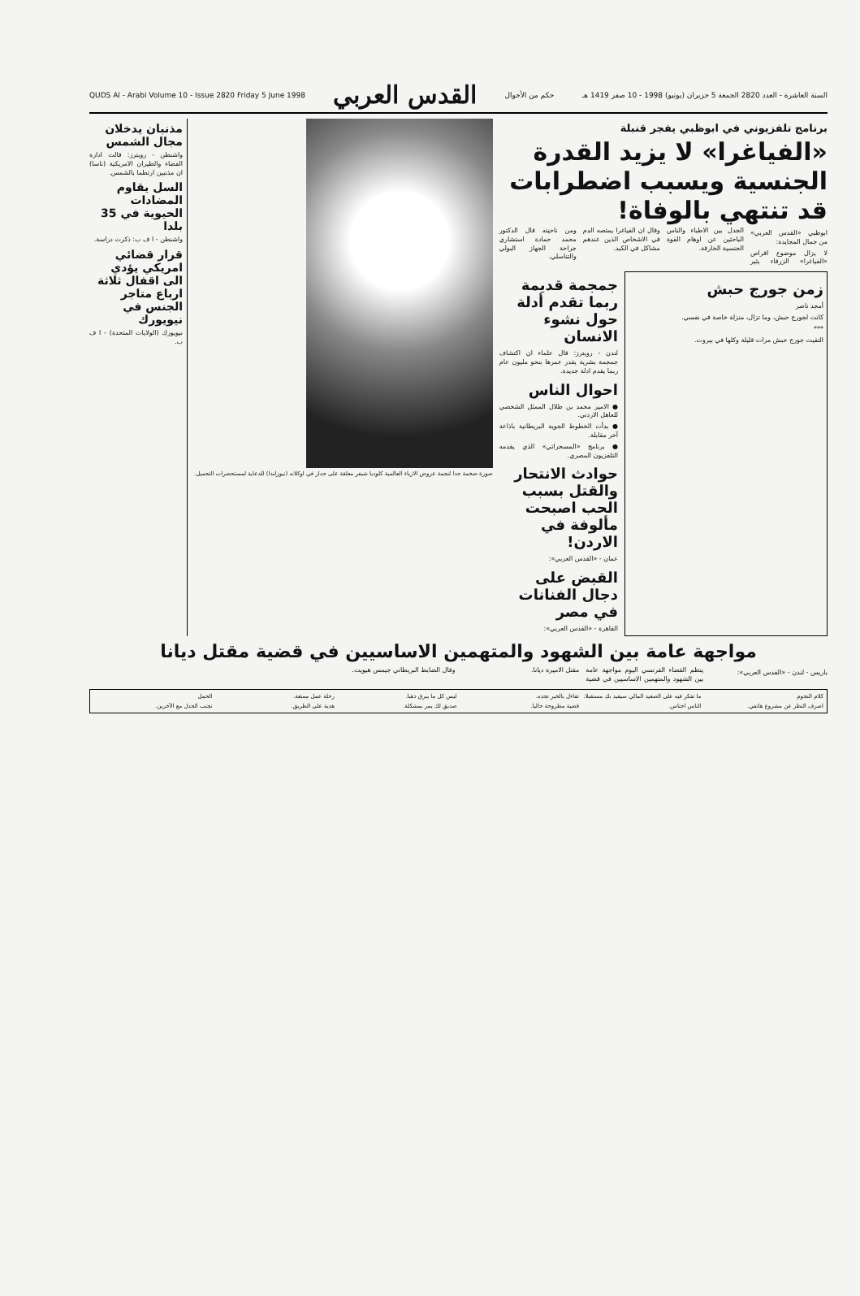السنة العاشرة - العدد 2820 الجمعة 5 حزيران (يونيو) 1998 - 10 صفر 1419 هـ حكم من الأحوال
القدس العربي
QUDS Al - Arabi Volume 10 - Issue 2820 Friday 5 June 1998
برنامج تلفزيوني في ابوظبي يفجر قنبلة
«الفياغرا» لا يزيد القدرة الجنسية ويسبب اضطرابات قد تنتهي بالوفاة!
ابوظبي «القدس العربي» من جمال المجايدة:
لا يزال موضوع اقراص «الفياغرا» الزرقاء يثير الجدل بين الاطباء والناس الباحثين عن اوهام القوة الجنسية الخارقة.
وقال ان الفياغرا يمتصه الدم في الاشخاص الذين عندهم مشاكل في الكبد.
ومن ناحيته قال الدكتور محمد حمادة استشاري جراحة الجهاز البولي والتناسلي.
زمن جورج حبش
أمجد ناصر
كانت لجورج حبش، وما تزال، منزلة خاصة في نفسي.
***
التقيت جورج حبش مرات قليلة وكلها في بيروت.
جمجمة قديمة ربما تقدم أدلة حول نشوء الانسان
لندن - رويترز: قال علماء ان اكتشاف جمجمة بشرية يقدر عمرها بنحو مليون عام ربما يقدم ادلة جديدة.
احوال الناس
● الامير محمد بن طلال الممثل الشخصي للعاهل الاردني.
● بدأت الخطوط الجوية البريطانية باذاعة آخر مقابلة.
● برنامج «المسحراتي» الذي يقدمه التلفزيون المصري.
حوادث الانتحار والقتل بسبب الحب اصبحت مألوفة في الاردن!
عمان - «القدس العربي»:
القبض على دجال الفنانات في مصر
القاهرة - «القدس العربي»:
صورة ضخمة جدا لنجمة عروض الازياء العالمية كلوديا شيفر معلقة على جدار في اوكلاند (نيوزلندا) للدعاية لمستحضرات التجميل.
مذنبان يدخلان مجال الشمس
واشنطن - رويترز: قالت ادارة الفضاء والطيران الامريكية (ناسا) ان مذنبين ارتطما بالشمس.
السل يقاوم المضادات الحيوية في 35 بلدا
واشنطن - ا ف ب: ذكرت دراسة.
قرار قضائي امريكي يؤدي الى اقفال ثلاثة ارباع متاجر الجنس في نيويورك
نيويورك (الولايات المتحدة) - ا ف ب.
مواجهة عامة بين الشهود والمتهمين الاساسيين في قضية مقتل ديانا
باريس - لندن - «القدس العربي»:
ينظم القضاء الفرنسي اليوم مواجهة عامة بين الشهود والمتهمين الاساسيين في قضية مقتل الاميرة ديانا.
وقال الضابط البريطاني جيمس هيويت.
كلام النجوم
ما تفكر فيه على الصعيد المالي سيفيد بك مستقبلا.
تفاءل بالخير تجده.
ليس كل ما يبرق ذهبا.
رحلة عمل ممتعة.
الحمل
اصرف النظر عن مشروع هاتفي.
الناس اجناس.
قضية مطروحة حاليا.
صديق لك يمر بمشكلة.
هدية على الطريق.
تجنب الجدل مع الآخرين.